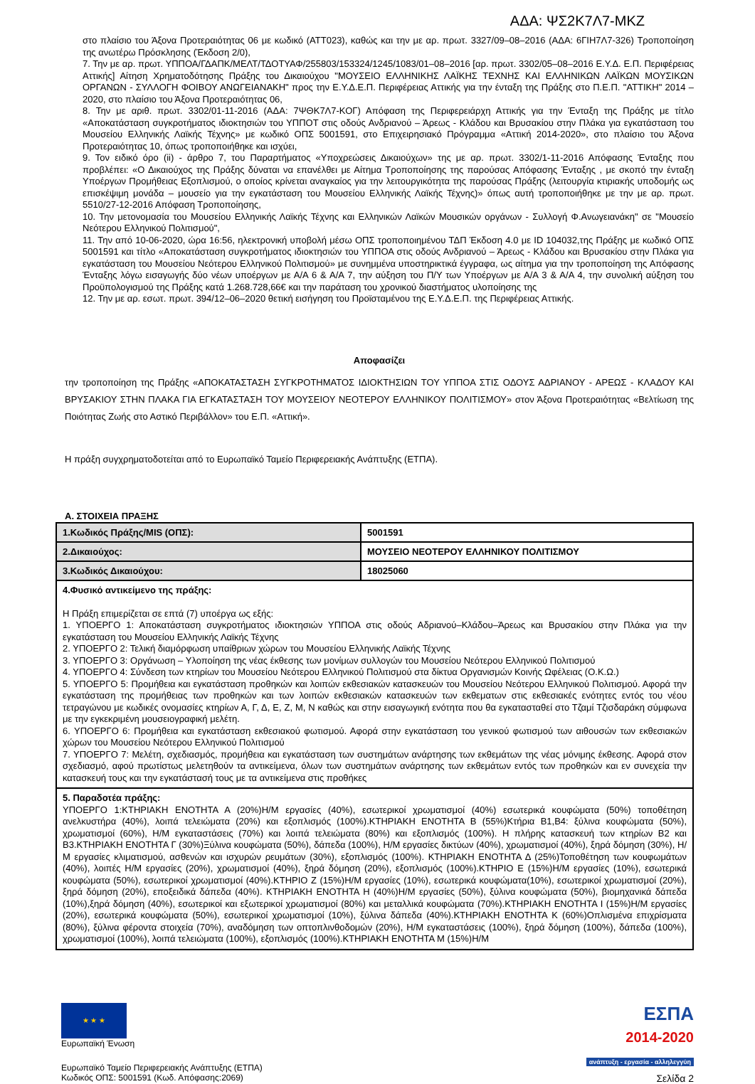ΑΔΑ: ΨΣ2Κ7Λ7-ΜΚΖ
στο πλαίσιο του Άξονα Προτεραιότητας 06 με κωδικό (ΑΤΤ023), καθώς και την με αρ. πρωτ. 3327/09–08–2016 (ΑΔΑ: 6ΓΙΗ7Λ7-326) Τροποποίηση της ανωτέρω Πρόσκλησης (Έκδοση 2/0),
7. Την με αρ. πρωτ. ΥΠΠΟΑ/ΓΔΑΠΚ/ΜΕΛΤ/ΤΔΟΤΥΑΦ/255803/153324/1245/1083/01–08–2016 [αρ. πρωτ. 3302/05–08–2016 Ε.Υ.Δ. Ε.Π. Περιφέρειας Αττικής] Αίτηση Χρηματοδότησης Πράξης του Δικαιούχου "ΜΟΥΣΕΙΟ ΕΛΛΗΝΙΚΗΣ ΛΑΪΚΗΣ ΤΕΧΝΗΣ ΚΑΙ ΕΛΛΗΝΙΚΩΝ ΛΑΪΚΩΝ ΜΟΥΣΙΚΩΝ ΟΡΓΑΝΩΝ - ΣΥΛΛΟΓΗ ΦΟΙΒΟΥ ΑΝΩΓΕΙΑΝΑΚΗ" προς την Ε.Υ.Δ.Ε.Π. Περιφέρειας Αττικής για την ένταξη της Πράξης στο Π.Ε.Π. "ΑΤΤΙΚΗ" 2014 – 2020, στο πλαίσιο του Άξονα Προτεραιότητας 06,
8. Την με αριθ. πρωτ. 3302/01-11-2016 (ΑΔΑ: 7ΨΘΚ7Λ7-ΚΟΓ) Απόφαση της Περιφερειάρχη Αττικής για την Ένταξη της Πράξης με τίτλο «Αποκατάσταση συγκροτήματος ιδιοκτησιών του ΥΠΠΟΤ στις οδούς Ανδριανού – Άρεως - Κλάδου και Βρυσακίου στην Πλάκα για εγκατάσταση του Μουσείου Ελληνικής Λαϊκής Τέχνης» με κωδικό ΟΠΣ 5001591, στο Επιχειρησιακό Πρόγραμμα «Αττική 2014-2020», στο πλαίσιο του Άξονα Προτεραιότητας 10, όπως τροποποιήθηκε και ισχύει,
9. Τον ειδικό όρο (ii) - άρθρο 7, του Παραρτήματος «Υποχρεώσεις Δικαιούχων» της με αρ. πρωτ. 3302/1-11-2016 Απόφασης Ένταξης που προβλέπει: «Ο Δικαιούχος της Πράξης δύναται να επανέλθει με Αίτημα Τροποποίησης της παρούσας Απόφασης Ένταξης , με σκοπό την ένταξη Υποέργων Προμήθειας Εξοπλισμού, ο οποίος κρίνεται αναγκαίος για την λειτουργικότητα της παρούσας Πράξης (λειτουργία κτιριακής υποδομής ως επισκέψιμη μονάδα – μουσείο για την εγκατάσταση του Μουσείου Ελληνικής Λαϊκής Τέχνης)» όπως αυτή τροποποιήθηκε με την με αρ. πρωτ. 5510/27-12-2016 Απόφαση Τροποποίησης,
10. Την μετονομασία του Μουσείου Ελληνικής Λαϊκής Τέχνης και Ελληνικών Λαϊκών Μουσικών οργάνων - Συλλογή Φ.Ανωγειανάκη" σε "Μουσείο Νεότερου Ελληνικού Πολιτισμού",
11. Την από 10-06-2020, ώρα 16:56, ηλεκτρονική υποβολή μέσω ΟΠΣ τροποποιημένου ΤΔΠ Έκδοση 4.0 με ID 104032,της Πράξης με κωδικό ΟΠΣ 5001591 και τίτλο «Αποκατάσταση συγκροτήματος ιδιοκτησιών του ΥΠΠΟΑ στις οδούς Ανδριανού – Άρεως - Κλάδου και Βρυσακίου στην Πλάκα για εγκατάσταση του Μουσείου Νεότερου Ελληνικού Πολιτισμού» με συνημμένα υποστηρικτικά έγγραφα, ως αίτημα για την τροποποίηση της Απόφασης Ένταξης λόγω εισαγωγής δύο νέων υποέργων με Α/Α 6 & Α/Α 7, την αύξηση του Π/Υ των Υποέργων με Α/Α 3 & Α/Α 4, την συνολική αύξηση του Προϋπολογισμού της Πράξης κατά 1.268.728,66€ και την παράταση του χρονικού διαστήματος υλοποίησης της
12. Την με αρ. εσωτ. πρωτ. 394/12–06–2020 θετική εισήγηση του Προϊσταμένου της Ε.Υ.Δ.Ε.Π. της Περιφέρειας Αττικής.
Αποφασίζει
την τροποποίηση της Πράξης «ΑΠΟΚΑΤΑΣΤΑΣΗ ΣΥΓΚΡΟΤΗΜΑΤΟΣ ΙΔΙΟΚΤΗΣΙΩΝ ΤΟΥ ΥΠΠΟΑ ΣΤΙΣ ΟΔΟΥΣ ΑΔΡΙΑΝΟΥ - ΑΡΕΩΣ - ΚΛΑΔΟΥ ΚΑΙ ΒΡΥΣΑΚΙΟΥ ΣΤΗΝ ΠΛΑΚΑ ΓΙΑ ΕΓΚΑΤΑΣΤΑΣΗ ΤΟΥ ΜΟΥΣΕΙΟΥ ΝΕΟΤΕΡΟΥ ΕΛΛΗΝΙΚΟΥ ΠΟΛΙΤΙΣΜΟΥ» στον Άξονα Προτεραιότητας «Βελτίωση της Ποιότητας Ζωής στο Αστικό Περιβάλλον» του Ε.Π. «Αττική».
Η πράξη συγχρηματοδοτείται από το Ευρωπαϊκό Ταμείο Περιφερειακής Ανάπτυξης (ΕΤΠΑ).
Α. ΣΤΟΙΧΕΙΑ ΠΡΑΞΗΣ
| 1.Κωδικός Πράξης/MIS (ΟΠΣ): | 5001591 |
| 2.Δικαιούχος: | ΜΟΥΣΕΙΟ ΝΕΟΤΕΡΟΥ ΕΛΛΗΝΙΚΟΥ ΠΟΛΙΤΙΣΜΟΥ |
| 3.Κωδικός Δικαιούχου: | 18025060 |
| 4.Φυσικό αντικείμενο της πράξης: Η Πράξη επιμερίζεται σε επτά (7) υποέργα ως εξής: 1. ΥΠΟΕΡΓΟ 1: Αποκατάσταση συγκροτήματος ιδιοκτησιών ΥΠΠΟΑ στις οδούς Αδριανού–Κλάδου–Άρεως και Βρυσακίου στην Πλάκα για την εγκατάσταση του Μουσείου Ελληνικής Λαϊκής Τέχνης 2. ΥΠΟΕΡΓΟ 2: Τελική διαμόρφωση υπαίθριων χώρων του Μουσείου Ελληνικής Λαϊκής Τέχνης 3. ΥΠΟΕΡΓΟ 3: Οργάνωση – Υλοποίηση της νέας έκθεσης των μονίμων συλλογών του Μουσείου Νεότερου Ελληνικού Πολιτισμού 4. ΥΠΟΕΡΓΟ 4: Σύνδεση των κτηρίων του Μουσείου Νεότερου Ελληνικού Πολιτισμού στα δίκτυα Οργανισμών Κοινής Ωφέλειας (Ο.Κ.Ω.) 5. ΥΠΟΕΡΓΟ 5: Προμήθεια και εγκατάσταση προθηκών και λοιπών εκθεσιακών κατασκευών του Μουσείου Νεότερου Ελληνικού Πολιτισμού. Αφορά την εγκατάσταση της προμήθειας των προθηκών και των λοιπών εκθεσιακών κατασκευών των εκθεματων στις εκθεσιακές ενότητες εντός του νέου τετραγώνου με κωδικές ονομασίες κτηρίων Α, Γ, Δ, Ε, Ζ, Μ, Ν καθώς και στην εισαγωγική ενότητα που θα εγκατασταθεί στο Τζαμί Τζισδαράκη σύμφωνα με την εγκεκριμένη μουσειογραφική μελέτη. 6. ΥΠΟΕΡΓΟ 6: Προμήθεια και εγκατάσταση εκθεσιακού φωτισμού. Αφορά στην εγκατάσταση του γενικού φωτισμού των αιθουσών των εκθεσιακών χώρων του Μουσείου Νεότερου Ελληνικού Πολιτισμού 7. ΥΠΟΕΡΓΟ 7: Μελέτη, σχεδιασμός, προμήθεια και εγκατάσταση των συστημάτων ανάρτησης των εκθεμάτων της νέας μόνιμης έκθεσης. Αφορά στον σχεδιασμό, αφού πρωτίστως μελετηθούν τα αντικείμενα, όλων των συστημάτων ανάρτησης των εκθεμάτων εντός των προθηκών και εν συνεχεία την κατασκευή τους και την εγκατάστασή τους με τα αντικείμενα στις προθήκες | |
| 5. Παραδοτέα πράξης: ΥΠΟΕΡΓΟ 1:ΚΤΗΡΙΑΚΗ ΕΝΟΤΗΤΑ Α (20%)Η/Μ εργασίες (40%), εσωτερικοί χρωματισμοί (40%) εσωτερικά κουφώματα (50%) τοποθέτηση ανελκυστήρα (40%), λοιπά τελειώματα (20%) και εξοπλισμός (100%).ΚΤΗΡΙΑΚΗ ΕΝΟΤΗΤΑ Β (55%)Κτήρια Β1,Β4: ξύλινα κουφώματα (50%), χρωματισμοί (60%), Η/Μ εγκαταστάσεις (70%) και λοιπά τελειώματα (80%) και εξοπλισμός (100%). Η πλήρης κατασκευή των κτηρίων Β2 και Β3.ΚΤΗΡΙΑΚΗ ΕΝΟΤΗΤΑ Γ (30%)Ξύλινα κουφώματα (50%), δάπεδα (100%), Η/Μ εργασίες δικτύων (40%), χρωματισμοί (40%), ξηρά δόμηση (30%), Η/Μ εργασίες κλιματισμού, ασθενών και ισχυρών ρευμάτων (30%), εξοπλισμός (100%). ΚΤΗΡΙΑΚΗ ΕΝΟΤΗΤΑ Δ (25%)Τοποθέτηση των κουφωμάτων (40%), λοιπές Η/Μ εργασίες (20%), χρωματισμοί (40%), ξηρά δόμηση (20%), εξοπλισμός (100%).ΚΤΗΡΙΟ Ε (15%)Η/Μ εργασίες (10%), εσωτερικά κουφώματα (50%), εσωτερικοί χρωματισμοί (40%).ΚΤΗΡΙΟ Ζ (15%)Η/Μ εργασίες (10%), εσωτερικά κουφώματα(10%), εσωτερικοί χρωματισμοί (20%), ξηρά δόμηση (20%), εποξειδικά δάπεδα (40%). ΚΤΗΡΙΑΚΗ ΕΝΟΤΗΤΑ Η (40%)Η/Μ εργασίες (50%), ξύλινα κουφώματα (50%), βιομηχανικά δάπεδα (10%),ξηρά δόμηση (40%), εσωτερικοί και εξωτερικοί χρωματισμοί (80%) και μεταλλικά κουφώματα (70%).ΚΤΗΡΙΑΚΗ ΕΝΟΤΗΤΑ Ι (15%)Η/Μ εργασίες (20%), εσωτερικά κουφώματα (50%), εσωτερικοί χρωματισμοί (10%), ξύλινα δάπεδα (40%).ΚΤΗΡΙΑΚΗ ΕΝΟΤΗΤΑ Κ (60%)Οπλισμένα επιχρίσματα (80%), ξύλινα φέροντα στοιχεία (70%), αναδόμηση των οπτοπλινθοδομών (20%), Η/Μ εγκαταστάσεις (100%), ξηρά δόμηση (100%), δάπεδα (100%), χρωματισμοί (100%), λοιπά τελειώματα (100%), εξοπλισμός (100%).ΚΤΗΡΙΑΚΗ ΕΝΟΤΗΤΑ Μ (15%)Η/Μ | |
★ ★ ★
Ευρωπαϊκή Ένωση
Ευρωπαϊκό Ταμείο Περιφερειακής Ανάπτυξης (ΕΤΠΑ)
Κωδικός ΟΠΣ: 5001591 (Κωδ. Απόφασης:2069)
ΕΣΠΑ
2014-2020
ανάπτυξη - εργασία - αλληλεγγύη
Σελίδα 2